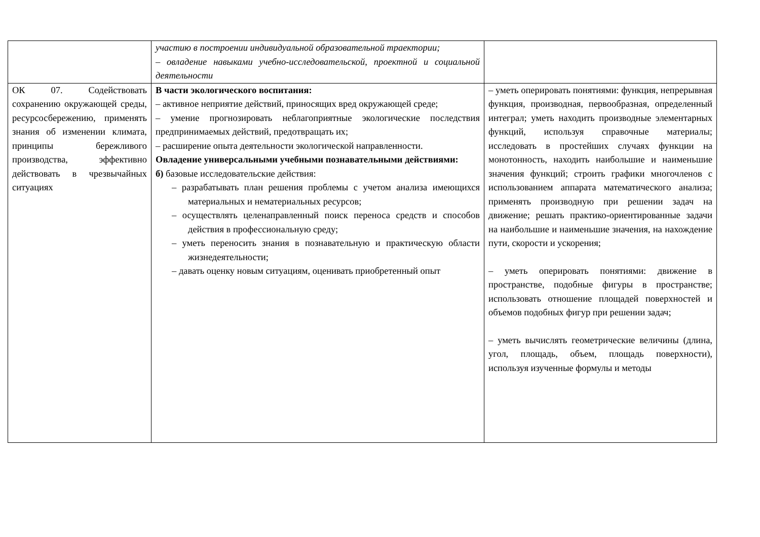| | участию в построении индивидуальной образовательной траектории; – овладение навыками учебно-исследовательской, проектной и социальной деятельности | |
| ОК 07. Содействовать сохранению окружающей среды, ресурсосбережению, применять знания об изменении климата, принципы бережливого производства, эффективно действовать в чрезвычайных ситуациях | В части экологического воспитания: – активное неприятие действий, приносящих вред окружающей среде; – умение прогнозировать неблагоприятные экологические последствия предпринимаемых действий, предотвращать их; – расширение опыта деятельности экологической направленности. Овладение универсальными учебными познавательными действиями: б) базовые исследовательские действия: – разрабатывать план решения проблемы с учетом анализа имеющихся материальных и нематериальных ресурсов; – осуществлять целенаправленный поиск переноса средств и способов действия в профессиональную среду; – уметь переносить знания в познавательную и практическую области жизнедеятельности; – давать оценку новым ситуациям, оценивать приобретенный опыт | – уметь оперировать понятиями: функция, непрерывная функция, производная, первообразная, определенный интеграл; уметь находить производные элементарных функций, используя справочные материалы; исследовать в простейших случаях функции на монотонность, находить наибольшие и наименьшие значения функций; строить графики многочленов с использованием аппарата математического анализа; применять производную при решении задач на движение; решать практико-ориентированные задачи на наибольшие и наименьшие значения, на нахождение пути, скорости и ускорения; – уметь оперировать понятиями: движение в пространстве, подобные фигуры в пространстве; использовать отношение площадей поверхностей и объемов подобных фигур при решении задач; – уметь вычислять геометрические величины (длина, угол, площадь, объем, площадь поверхности), используя изученные формулы и методы |